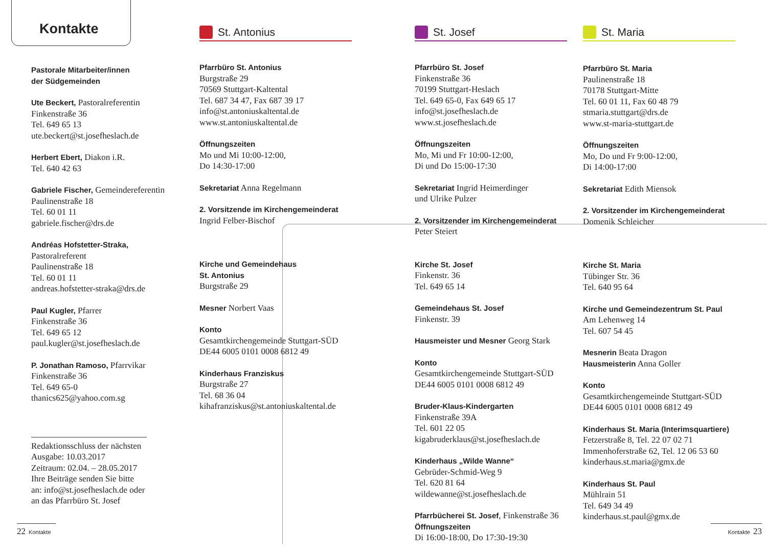Kontakte
Pastorale Mitarbeiter/innen
der Südgemeinden
Ute Beckert, Pastoralreferentin
Finkenstraße 36
Tel. 649 65 13
ute.beckert@st.josefheslach.de
Herbert Ebert, Diakon i.R.
Tel. 640 42 63
Gabriele Fischer, Gemeindereferentin
Paulinenstraße 18
Tel. 60 01 11
gabriele.fischer@drs.de
Andréas Hofstetter-Straka,
Pastoralreferent
Paulinenstraße 18
Tel. 60 01 11
andreas.hofstetter-straka@drs.de
Paul Kugler, Pfarrer
Finkenstraße 36
Tel. 649 65 12
paul.kugler@st.josefheslach.de
P. Jonathan Ramoso, Pfarrvikar
Finkenstraße 36
Tel. 649 65-0
thanics625@yahoo.com.sg
Redaktionsschluss der nächsten Ausgabe: 10.03.2017
Zeitraum: 02.04. – 28.05.2017
Ihre Beiträge senden Sie bitte an: info@st.josefheslach.de oder an das Pfarrbüro St. Josef
St. Antonius
Pfarrbüro St. Antonius
Burgstraße 29
70569 Stuttgart-Kaltental
Tel. 687 34 47, Fax 687 39 17
info@st.antoniuskaltental.de
www.st.antoniuskaltental.de
Öffnungszeiten
Mo und Mi 10:00-12:00,
Do 14:30-17:00
Sekretariat Anna Regelmann
2. Vorsitzende im Kirchengemeinderat
Ingrid Felber-Bischof
Kirche und Gemeindehaus
St. Antonius
Burgstraße 29
Mesner Norbert Vaas
Konto
Gesamtkirchengemeinde Stuttgart-SÜD
DE44 6005 0101 0008 6812 49
Kinderhaus Franziskus
Burgstraße 27
Tel. 68 36 04
kihafranziskus@st.antoniuskaltental.de
St. Josef
Pfarrbüro St. Josef
Finkenstraße 36
70199 Stuttgart-Heslach
Tel. 649 65-0, Fax 649 65 17
info@st.josefheslach.de
www.st.josefheslach.de
Öffnungszeiten
Mo, Mi und Fr 10:00-12:00,
Di und Do 15:00-17:30
Sekretariat Ingrid Heimerdinger
und Ulrike Pulzer
2. Vorsitzender im Kirchengemeinderat
Peter Steiert
Kirche St. Josef
Finkenstr. 36
Tel. 649 65 14
Gemeindehaus St. Josef
Finkenstr. 39
Hausmeister und Mesner Georg Stark
Konto
Gesamtkirchengemeinde Stuttgart-SÜD
DE44 6005 0101 0008 6812 49
Bruder-Klaus-Kindergarten
Finkenstraße 39A
Tel. 601 22 05
kigabruderklaus@st.josefheslach.de
Kinderhaus „Wilde Wanne“
Gebrüder-Schmid-Weg 9
Tel. 620 81 64
wildewanne@st.josefheslach.de
Pfarrbücherei St. Josef, Finkenstraße 36
Öffnungszeiten
Di 16:00-18:00, Do 17:30-19:30
St. Maria
Pfarrbüro St. Maria
Paulinenstraße 18
70178 Stuttgart-Mitte
Tel. 60 01 11, Fax 60 48 79
stmaria.stuttgart@drs.de
www.st-maria-stuttgart.de
Öffnungszeiten
Mo, Do und Fr 9:00-12:00,
Di 14:00-17:00
Sekretariat Edith Miensok
2. Vorsitzender im Kirchengemeinderat
Domenik Schleicher
Kirche St. Maria
Tübinger Str. 36
Tel. 640 95 64
Kirche und Gemeindezentrum St. Paul
Am Lehenweg 14
Tel. 607 54 45
Mesnerin Beata Dragon
Hausmeisterin Anna Goller
Konto
Gesamtkirchengemeinde Stuttgart-SÜD
DE44 6005 0101 0008 6812 49
Kinderhaus St. Maria (Interimsquartiere)
Fetzerstraße 8, Tel. 22 07 02 71
Immenhoferstraße 62, Tel. 12 06 53 60
kinderhaus.st.maria@gmx.de
Kinderhaus St. Paul
Mühlrain 51
Tel. 649 34 49
kinderhaus.st.paul@gmx.de
22 Kontakte
Kontakte 23